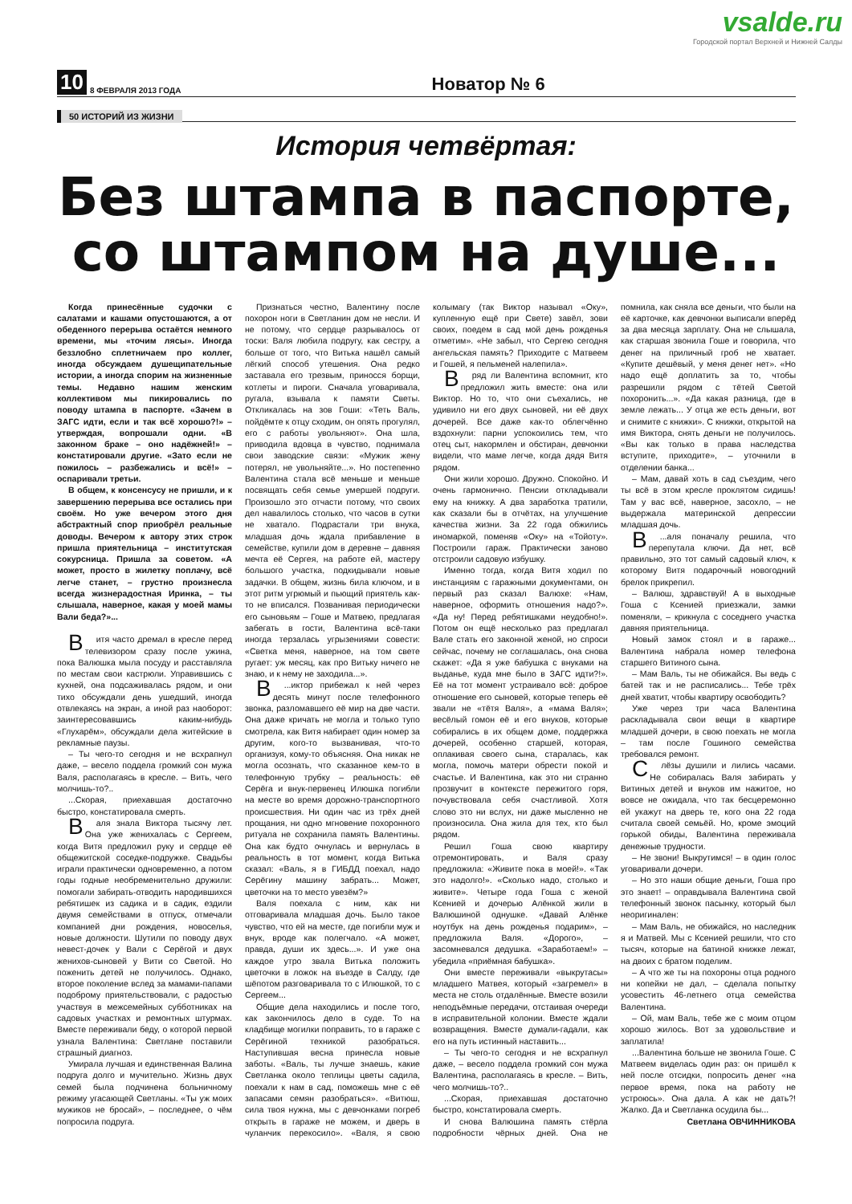vsalde.ru
Городской портал Верхней и Нижней Салды
10 8 ФЕВРАЛЯ 2013 ГОДА Новатор № 6
50 ИСТОРИЙ ИЗ ЖИЗНИ
История четвёртая:
Без штампа в паспорте,
со штампом на душе...
Когда принесённые судочки с салатами и кашами опустошаются, а от обеденного перерыва остаётся немного времени, мы «точим лясы». Иногда беззлобно сплетничаем про коллег, иногда обсуждаем душещипательные истории, а иногда спорим на жизненные темы. Недавно нашим женским коллективом мы пикировались по поводу штампа в паспорте. «Зачем в ЗАГС идти, если и так всё хорошо?!» – утверждая, вопрошали одни. «В законном браке – оно надёжней!» – констатировали другие. «Зато если не пожилось – разбежались и всё!» – оспаривали третьи.
В общем, к консенсусу не пришли, и к завершению перерыва все остались при своём. Но уже вечером этого дня абстрактный спор приобрёл реальные доводы. Вечером к автору этих строк пришла приятельница – институтская сокурсница. Пришла за советом. «А может, просто в жилетку поплачу, всё легче станет, – грустно произнесла всегда жизнерадостная Иринка, – ты слышала, наверное, какая у моей мамы Вали беда?»...
Витя часто дремал в кресле перед телевизором сразу после ужина, пока Валюшка мыла посуду и расставляла по местам свои кастрюли. Управившись с кухней, она подсаживалась рядом, и они тихо обсуждали день ушедший, иногда отвлекаясь на экран, а иной раз наоборот: заинтересовавшись каким-нибудь «Глухарём», обсуждали дела житейские в рекламные паузы.
– Ты чего-то сегодня и не всхрапнул даже, – весело поддела громкий сон мужа Валя, располагаясь в кресле. – Вить, чего молчишь-то?..
...Скорая, приехавшая достаточно быстро, констатировала смерть.
Валя знала Виктора тысячу лет. Она уже женихалась с Сергеем, когда Витя предложил руку и сердце её общежитской соседке-подружке. Свадьбы играли практически одновременно, а потом годы годные необременительно дружили: помогали забирать-отводить народившихся ребятишек из садика и в садик, ездили двумя семействами в отпуск, отмечали компанией дни рождения, новоселья, новые должности. Шутили по поводу двух невест-дочек у Вали с Серёгой и двух женихов-сыновей у Вити со Светой. Но поженить детей не получилось. Однако, второе поколение вслед за мамами-папами подоброму приятельствовали, с радостью участвуя в межсемейных субботниках на садовых участках и ремонтных штурмах. Вместе переживали беду, о которой первой узнала Валентина: Светлане поставили страшный диагноз.
Умирала лучшая и единственная Валина подруга долго и мучительно. Жизнь двух семей была подчинена больничному режиму угасающей Светланы. «Ты уж моих мужиков не бросай», – последнее, о чём попросила подруга.
Признаться честно, Валентину после похорон ноги в Светланин дом не несли. И не потому, что сердце разрывалось от тоски: Валя любила подругу, как сестру, а больше от того, что Витька нашёл самый лёгкий способ утешения. Она редко заставала его трезвым, приносся борщи, котлеты и пироги. Сначала уговаривала, ругала, взывала к памяти Светы. Откликалась на зов Гоши: «Теть Валь, пойдёмте к отцу сходим, он опять прогулял, его с работы увольняют». Она шла, приводила вдовца в чувство, поднимала свои заводские связи: «Мужик жену потерял, не увольняйте...». Но постепенно Валентина стала всё меньше и меньше посвящать себя семье умершей подруги. Произошло это отчасти потому, что своих дел навалилось столько, что часов в сутки не хватало. Подрастали три внука, младшая дочь ждала прибавление в семействе, купили дом в деревне – давняя мечта её Сергея, на работе ей, мастеру большого участка, подкидывали новые задачки. В общем, жизнь била ключом, и в этот ритм угрюмый и пьющий приятель как-то не вписался. Позванивая периодически его сыновьям – Гоше и Матвею, предлагая забегать в гости, Валентина всё-таки иногда терзалась угрызениями совести: «Светка меня, наверное, на том свете ругает: уж месяц, как про Витьку ничего не знаю, и к нему не заходила...».
... В иктор прибежал к ней через десять минут после телефонного звонка, разломавшего её мир на две части. Она даже кричать не могла и только тупо смотрела, как Витя набирает один номер за другим, кого-то вызванивая, что-то организуя, кому-то объясняя. Она никак не могла осознать, что сказанное кем-то в телефонную трубку – реальность: её Серёга и внук-первенец Илюшка погибли на месте во время дорожно-транспортного происшествия. Ни один час из трёх дней прощания, ни одно мгновение похоронного ритуала не сохранила память Валентины. Она как будто очнулась и вернулась в реальность в тот момент, когда Витька сказал: «Валь, я в ГИБДД поехал, надо Серёгину машину забрать... Может, цветочки на то место увезём?»
Валя поехала с ним, как ни отговаривала младшая дочь. Было такое чувство, что ей на месте, где погибли муж и внук, вроде как полегчало. «А может, правда, души их здесь...». И уже она каждое утро звала Витька положить цветочки в ложок на въезде в Салду, где шёпотом разговаривала то с Илюшкой, то с Сергеем...
Общие дела находились и после того, как закончилось дело в суде. То на кладбище могилки поправить, то в гараже с Серёгиной техникой разобраться. Наступившая весна принесла новые заботы. «Валь, ты лучше знаешь, какие Светланка около теплицы цветы садила, поехали к нам в сад, поможешь мне с её запасами семян разобраться». «Витюш, сила твоя нужна, мы с девчонками погреб открыть в гараже не можем, и дверь в чуланчик перекосило». «Валя, я свою колымагу (так Виктор называл «Оку», купленную ещё при Свете) завёл, зови своих, поедем в сад мой день рожденья отметим». «Не забыл, что Сергею сегодня ангельская память? Приходите с Матвеем и Гошей, я пельменей налепила».
Вряд ли Валентина вспомнит, кто предложил жить вместе: она или Виктор. Но то, что они съехались, не удивило ни его двух сыновей, ни её двух дочерей. Все даже как-то облегчённо вздохнули: парни успокоились тем, что отец сыт, накормлен и обстиран, девчонки видели, что маме легче, когда дядя Витя рядом.
Они жили хорошо. Дружно. Спокойно. И очень гармонично. Пенсии откладывали ему на книжку. А два заработка тратили, как сказали бы в отчётах, на улучшение качества жизни. За 22 года обжились иномаркой, поменяв «Оку» на «Тойоту». Построили гараж. Практически заново отстроили садовую избушку.
Именно тогда, когда Витя ходил по инстанциям с гаражными документами, он первый раз сказал Валюхе: «Нам, наверное, оформить отношения надо?». «Да ну! Перед ребятишками неудобно!». Потом он ещё несколько раз предлагал Вале стать его законной женой, но спроси сейчас, почему не соглашалась, она снова скажет: «Да я уже бабушка с внуками на выданье, куда мне было в ЗАГС идти?!». Её на тот момент устраивало всё: доброе отношение его сыновей, которые теперь её звали не «тётя Валя», а «мама Валя»; весёлый гомон её и его внуков, которые собирались в их общем доме, поддержка дочерей, особенно старшей, которая, оплакивая своего сына, старалась, как могла, помочь матери обрести покой и счастье. И Валентина, как это ни странно прозвучит в контексте пережитого горя, почувствовала себя счастливой. Хотя слово это ни вслух, ни даже мысленно не произносила. Она жила для тех, кто был рядом.
Решил Гоша свою квартиру отремонтировать, и Валя сразу предложила: «Живите пока в моей!». «Так это надолго!». «Сколько надо, столько и живите». Четыре года Гоша с женой Ксенией и дочерью Алёнкой жили в Валюшиной однушке. «Давай Алёнке ноутбук на день рожденья подарим», – предложила Валя. «Дорого», – засомневался дедушка. «Заработаем!» – убедила «приёмная бабушка».
Они вместе переживали «выкрутасы» младшего Матвея, который «загремел» в места не столь отдалённые. Вместе возили неподъёмные передачи, отстаивая очереди в исправительной колонии. Вместе ждали возвращения. Вместе думали-гадали, как его на путь истинный наставить...
– Ты чего-то сегодня и не всхрапнул даже, – весело поддела громкий сон мужа Валентина, располагаясь в кресле. – Вить, чего молчишь-то?..
...Скорая, приехавшая достаточно быстро, констатировала смерть.
И снова Валюшина память стёрла подробности чёрных дней. Она не помнила, как сняла все деньги, что были на её карточке, как девчонки выписали вперёд за два месяца зарплату. Она не слышала, как старшая звонила Гоше и говорила, что денег на приличный гроб не хватает. «Купите дешёвый, у меня денег нет». «Но надо ещё доплатить за то, чтобы разрешили рядом с тётей Светой похоронить...». «Да какая разница, где в земле лежать... У отца же есть деньги, вот и снимите с книжки». С книжки, открытой на имя Виктора, снять деньги не получилось. «Вы как только в права наследства вступите, приходите», – уточнили в отделении банка...
– Мам, давай хоть в сад съездим, чего ты всё в этом кресле проклятом сидишь! Там у вас всё, наверное, засохло, – не выдержала материнской депрессии младшая дочь.
... В аля поначалу решила, что перепутала ключи. Да нет, всё правильно, это тот самый садовый ключ, к которому Витя подарочный новогодний брелок прикрепил.
– Валюш, здравствуй! А в выходные Гоша с Ксенией приезжали, замки поменяли, – крикнула с соседнего участка давняя приятельница.
Новый замок стоял и в гараже... Валентина набрала номер телефона старшего Витиного сына.
– Мам Валь, ты не обижайся. Вы ведь с батей так и не расписались... Тебе трёх дней хватит, чтобы квартиру освободить?
Уже через три часа Валентина раскладывала свои вещи в квартире младшей дочери, в свою поехать не могла – там после Гошиного семейства требовался ремонт.
Слёзы душили и лились часами. Не собиралась Валя забирать у Витиных детей и внуков им нажитое, но вовсе не ожидала, что так бесцеремонно ей укажут на дверь те, кого она 22 года считала своей семьёй. Но, кроме эмоций горькой обиды, Валентина переживала денежные трудности.
– Не звони! Выкрутимся! – в один голос уговаривали дочери.
– Но это наши общие деньги, Гоша про это знает! – оправдывала Валентина свой телефонный звонок пасынку, который был неоригинален:
– Мам Валь, не обижайся, но наследник я и Матвей. Мы с Ксенией решили, что сто тысяч, которые на батиной книжке лежат, на двоих с братом поделим.
– А что же ты на похороны отца родного ни копейки не дал, – сделала попытку усовестить 46-летнего отца семейства Валентина.
– Ой, мам Валь, тебе же с моим отцом хорошо жилось. Вот за удовольствие и заплатила!
...Валентина больше не звонила Гоше. С Матвеем виделась один раз: он пришёл к ней после отсидки, попросить денег «на первое время, пока на работу не устроюсь». Она дала. А как не дать?! Жалко. Да и Светланка осудила бы...
Светлана ОВЧИННИКОВА